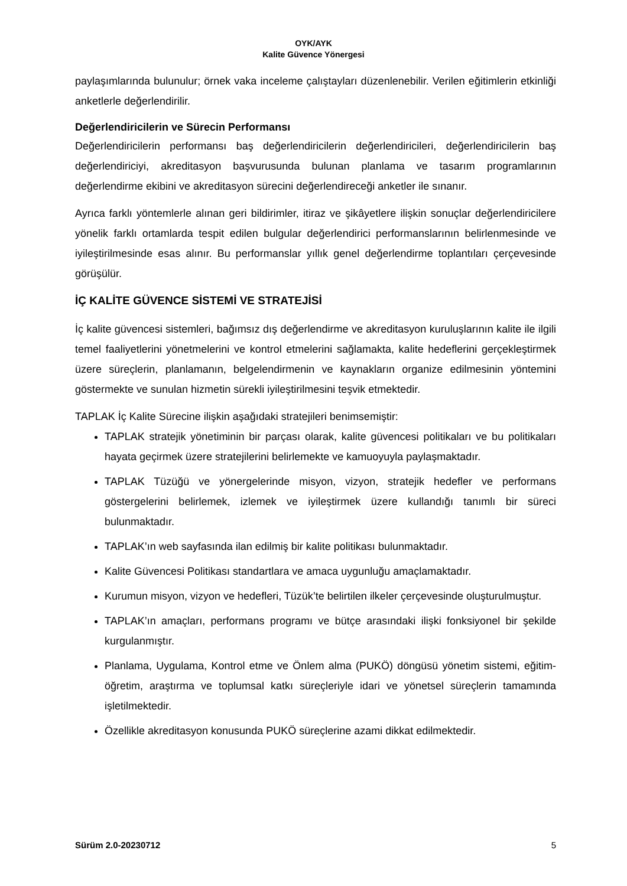OYK/AYK
Kalite Güvence Yönergesi
paylaşımlarında bulunulur; örnek vaka inceleme çalıştayları düzenlenebilir. Verilen eğitimlerin etkinliği anketlerle değerlendirilir.
Değerlendiricilerin ve Sürecin Performansı
Değerlendiricilerin performansı baş değerlendiricilerin değerlendiricileri, değerlendiricilerin baş değerlendiriciyi, akreditasyon başvurusunda bulunan planlama ve tasarım programlarının değerlendirme ekibini ve akreditasyon sürecini değerlendireceği anketler ile sınanır.
Ayrıca farklı yöntemlerle alınan geri bildirimler, itiraz ve şikâyetlere ilişkin sonuçlar değerlendiricilere yönelik farklı ortamlarda tespit edilen bulgular değerlendirici performanslarının belirlenmesinde ve iyileştirilmesinde esas alınır. Bu performanslar yıllık genel değerlendirme toplantıları çerçevesinde görüşülür.
İÇ KALİTE GÜVENCE SİSTEMİ VE STRATEJİSİ
İç kalite güvencesi sistemleri, bağımsız dış değerlendirme ve akreditasyon kuruluşlarının kalite ile ilgili temel faaliyetlerini yönetmelerini ve kontrol etmelerini sağlamakta, kalite hedeflerini gerçekleştirmek üzere süreçlerin, planlamanın, belgelendirmenin ve kaynakların organize edilmesinin yöntemini göstermekte ve sunulan hizmetin sürekli iyileştirilmesini teşvik etmektedir.
TAPLAK İç Kalite Sürecine ilişkin aşağıdaki stratejileri benimsemiştir:
TAPLAK stratejik yönetiminin bir parçası olarak, kalite güvencesi politikaları ve bu politikaları hayata geçirmek üzere stratejilerini belirlemekte ve kamuoyuyla paylaşmaktadır.
TAPLAK Tüzüğü ve yönergelerinde misyon, vizyon, stratejik hedefler ve performans göstergelerini belirlemek, izlemek ve iyileştirmek üzere kullandığı tanımlı bir süreci bulunmaktadır.
TAPLAK’ın web sayfasında ilan edilmiş bir kalite politikası bulunmaktadır.
Kalite Güvencesi Politikası standartlara ve amaca uygunluğu amaçlamaktadır.
Kurumun misyon, vizyon ve hedefleri, Tüzük’te belirtilen ilkeler çerçevesinde oluşturulmuştur.
TAPLAK’ın amaçları, performans programı ve bütçe arasındaki ilişki fonksiyonel bir şekilde kurgulanmıştır.
Planlama, Uygulama, Kontrol etme ve Önlem alma (PUKÖ) döngüsü yönetim sistemi, eğitim-öğretim, araştırma ve toplumsal katkı süreçleriyle idari ve yönetsel süreçlerin tamamında işletilmektedir.
Özellikle akreditasyon konusunda PUKÖ süreçlerine azami dikkat edilmektedir.
Sürüm 2.0-20230712 5